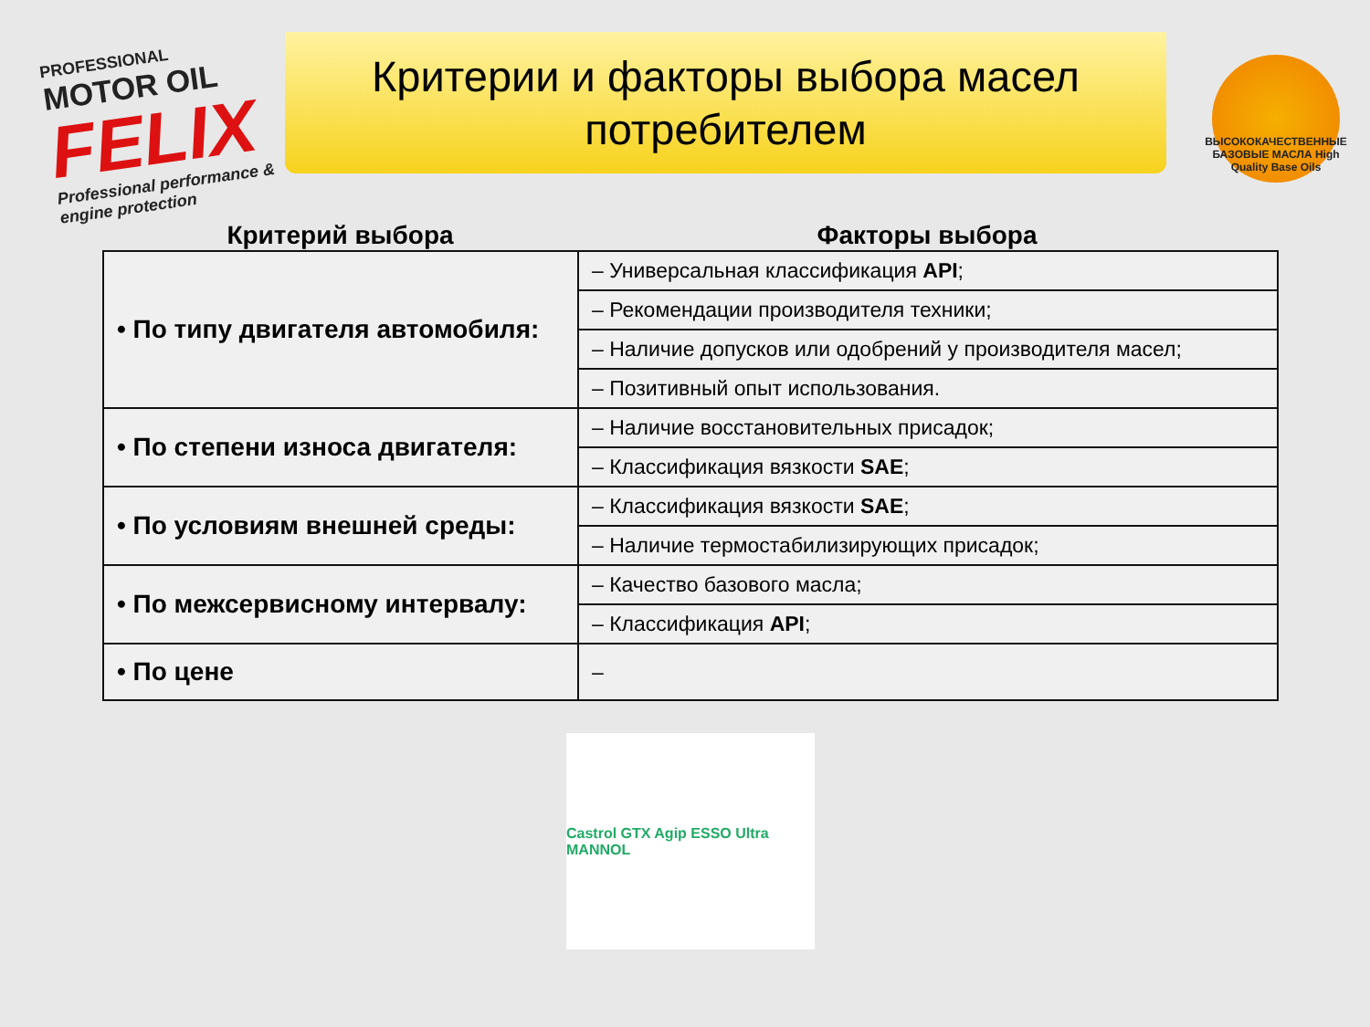PROFESSIONAL
MOTOR OIL
FELIX
Professional performance & engine protection
Критерии и факторы выбора масел потребителем
ВЫСОКОКАЧЕСТВЕННЫЕ БАЗОВЫЕ МАСЛА High Quality Base Oils
Критерий выбора Факторы выбора
| • По типу двигателя автомобиля: | – Универсальная классификация API ; |
| | – Рекомендации производителя техники; |
| | – Наличие допусков или одобрений у производителя масел; |
| | – Позитивный опыт использования. |
| • По степени износа двигателя: | – Наличие восстановительных присадок; |
| | – Классификация вязкости SAE ; |
| • По условиям внешней среды: | – Классификация вязкости SAE ; |
| | – Наличие термостабилизирующих присадок; |
| • По межсервисному интервалу: | – Качество базового масла; |
| | – Классификация API ; |
| • По цене | – |
Castrol GTX Agip ESSO Ultra MANNOL